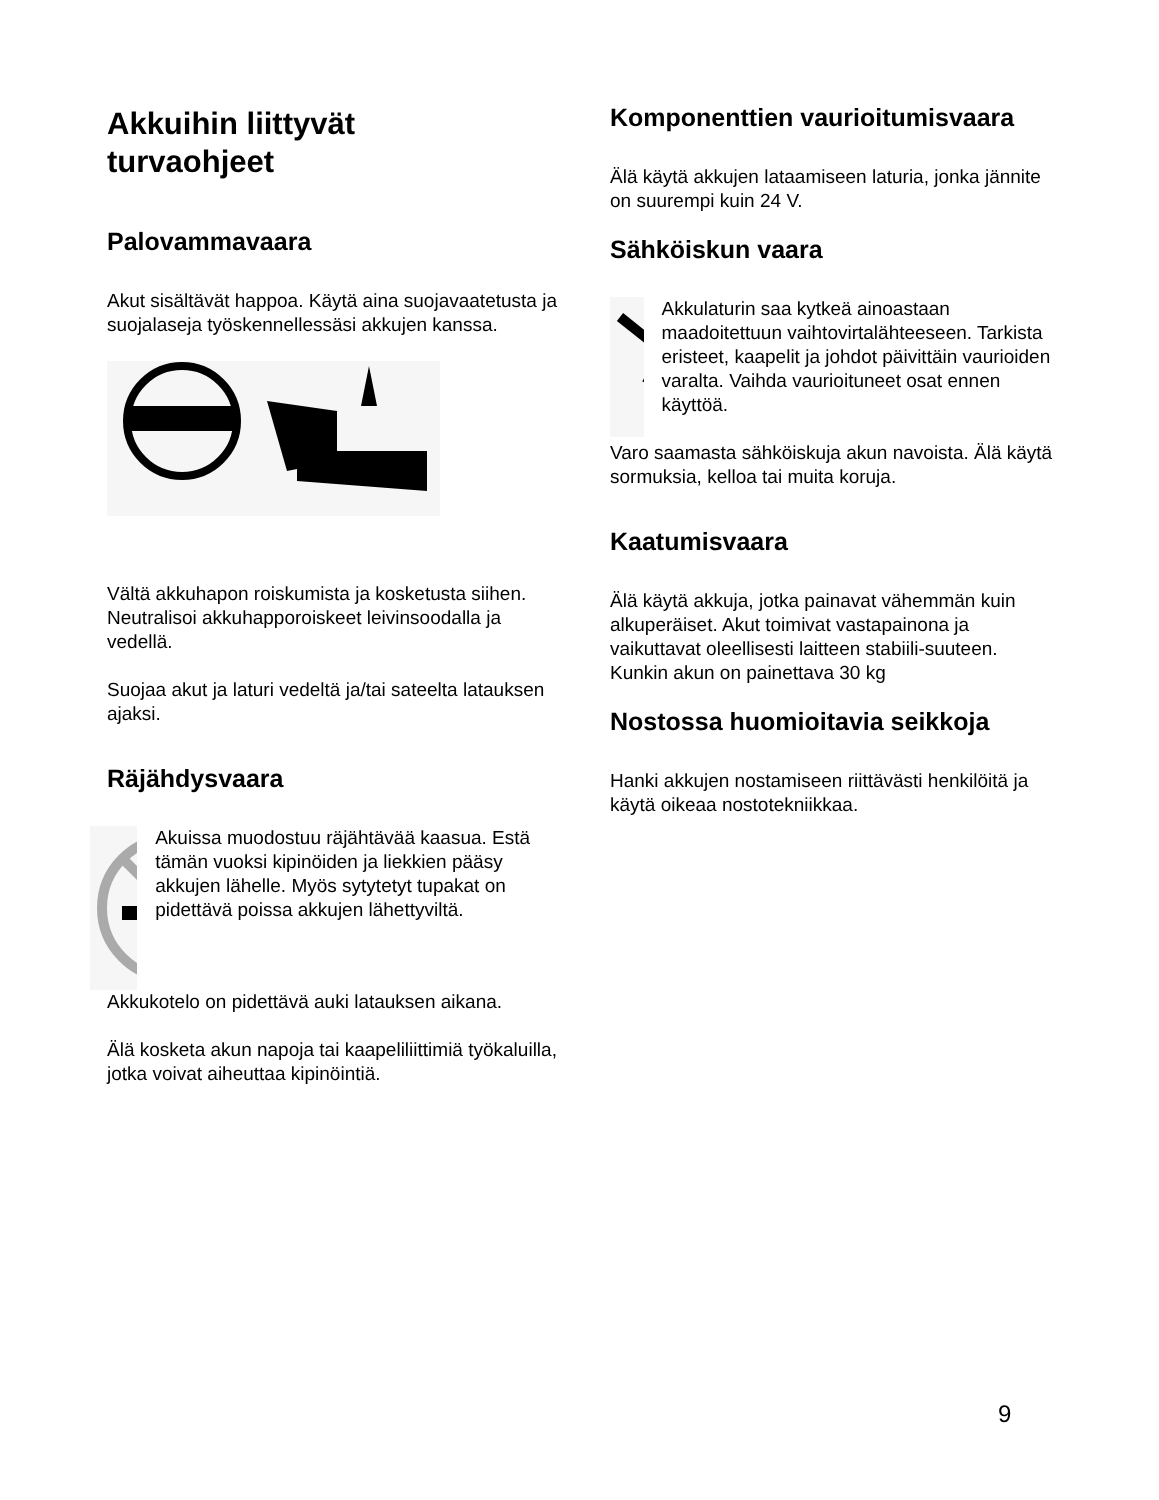Akkuihin liittyvät
turvaohjeet
Palovammavaara
Akut sisältävät happoa. Käytä aina suojavaatetusta ja suojalaseja työskennellessäsi akkujen kanssa.
Vältä akkuhapon roiskumista ja kosketusta siihen. Neutralisoi akkuhapporoiskeet leivinsoodalla ja vedellä.
Suojaa akut ja laturi vedeltä ja/tai sateelta latauksen ajaksi.
Räjähdysvaara
Akuissa muodostuu räjähtävää kaasua. Estä tämän vuoksi kipinöiden ja liekkien pääsy akkujen lähelle. Myös sytytetyt tupakat on pidettävä poissa akkujen lähettyviltä.
Akkukotelo on pidettävä auki latauksen aikana.
Älä kosketa akun napoja tai kaapeliliittimiä työkaluilla, jotka voivat aiheuttaa kipinöintiä.
Komponenttien vaurioitumisvaara
Älä käytä akkujen lataamiseen laturia, jonka jännite on suurempi kuin 24 V.
Sähköiskun vaara
Akkulaturin saa kytkeä ainoastaan maadoitettuun vaihtovirtalähteeseen. Tarkista eristeet, kaapelit ja johdot päivittäin vaurioiden varalta. Vaihda vaurioituneet osat ennen käyttöä.
Varo saamasta sähköiskuja akun navoista. Älä käytä sormuksia, kelloa tai muita koruja.
Kaatumisvaara
Älä käytä akkuja, jotka painavat vähemmän kuin alkuperäiset. Akut toimivat vastapainona ja vaikuttavat oleellisesti laitteen stabiili-suuteen. Kunkin akun on painettava 30 kg
Nostossa huomioitavia seikkoja
Hanki akkujen nostamiseen riittävästi henkilöitä ja käytä oikeaa nostotekniikkaa.
9